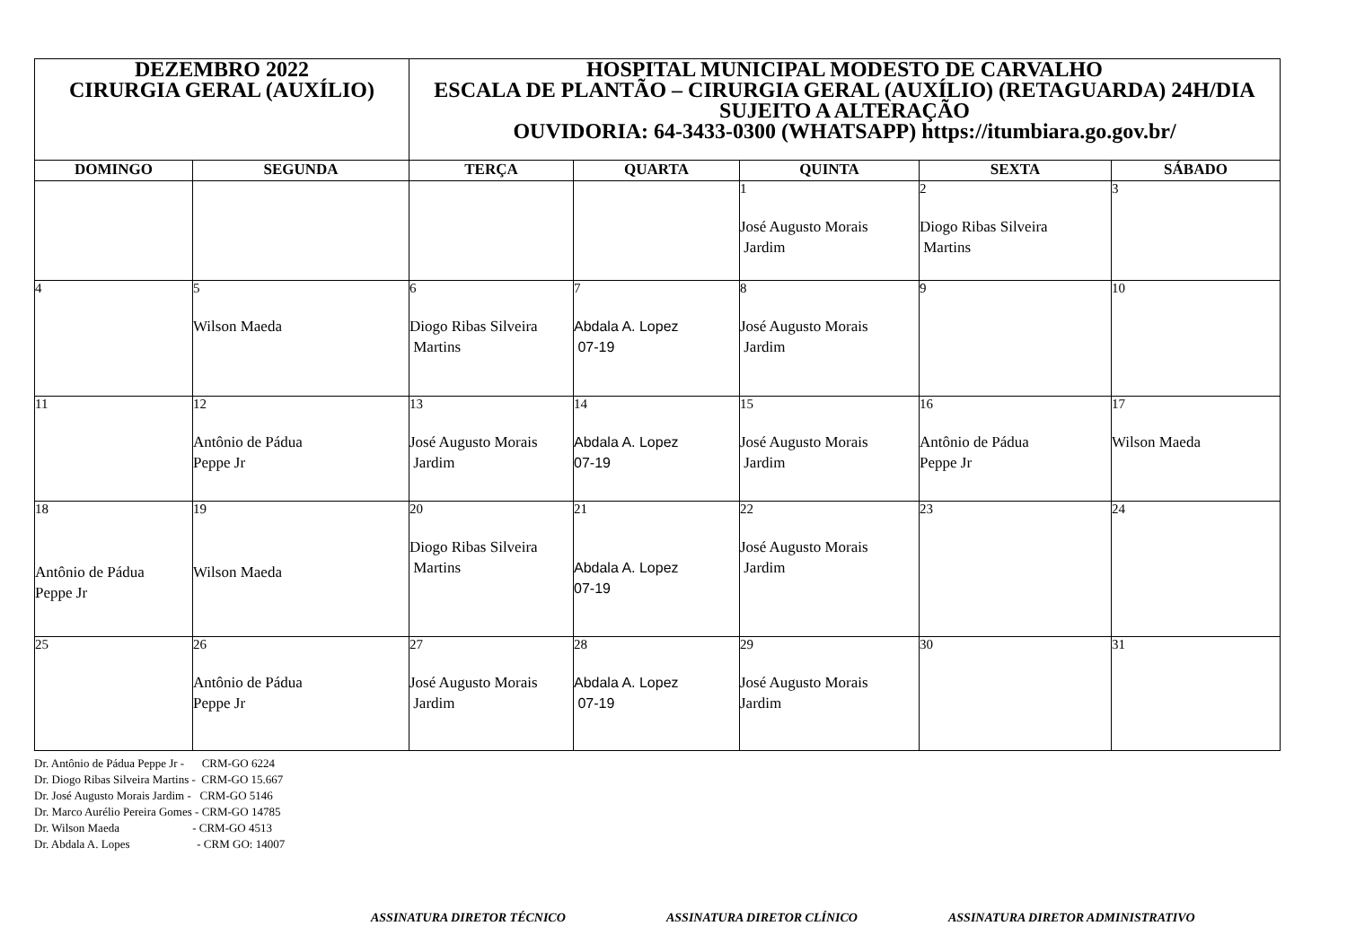| DEZEMBRO 2022 CIRURGIA GERAL (AUXÍLIO) | | HOSPITAL MUNICIPAL MODESTO DE CARVALHO ESCALA DE PLANTÃO – CIRURGIA GERAL (AUXÍLIO) (RETAGUARDA) 24H/DIA SUJEITO A ALTERAÇÃO OUVIDORIA: 64-3433-0300 (WHATSAPP) https://itumbiara.go.gov.br/ | | | | |
| DOMINGO | SEGUNDA | TERÇA | QUARTA | QUINTA | SEXTA | SÁBADO |
| | | | | 1 José Augusto Morais Jardim | 2 Diogo Ribas Silveira Martins | 3 |
| 4 | 5 Wilson Maeda | 6 Diogo Ribas Silveira Martins | 7 Abdala A. Lopez 07-19 | 8 José Augusto Morais Jardim | 9 | 10 |
| 11 | 12 Antônio de Pádua Peppe Jr | 13 José Augusto Morais Jardim | 14 Abdala A. Lopez 07-19 | 15 José Augusto Morais Jardim | 16 Antônio de Pádua Peppe Jr | 17 Wilson Maeda |
| 18 Antônio de Pádua Peppe Jr | 19 Wilson Maeda | 20 Diogo Ribas Silveira Martins | 21 Abdala A. Lopez 07-19 | 22 José Augusto Morais Jardim | 23 | 24 |
| 25 | 26 Antônio de Pádua Peppe Jr | 27 José Augusto Morais Jardim | 28 Abdala A. Lopez 07-19 | 29 José Augusto Morais Jardim | 30 | 31 |
Dr. Antônio de Pádua Peppe Jr - CRM-GO 6224 Dr. Diogo Ribas Silveira Martins - CRM-GO 15.667 Dr. José Augusto Morais Jardim - CRM-GO 5146 Dr. Marco Aurélio Pereira Gomes - CRM-GO 14785 Dr. Wilson Maeda - CRM-GO 4513 Dr. Abdala A. Lopes - CRM GO: 14007
ASSINATURA DIRETOR TÉCNICO ASSINATURA DIRETOR CLÍNICO
ASSINATURA DIRETOR ADMINISTRATIVO